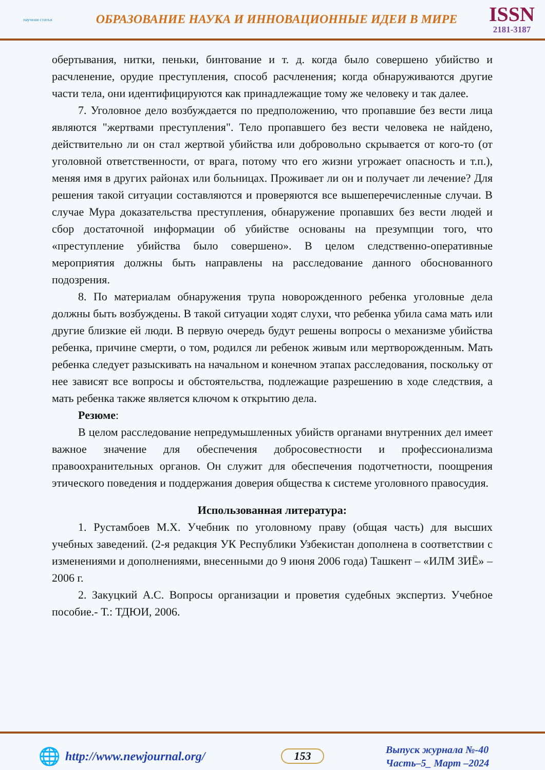научная статья
ОБРАЗОВАНИЕ НАУКА И ИННОВАЦИОННЫЕ ИДЕИ В МИРЕ
ISSN
2181-3187
обертывания, нитки, пеньки, бинтование и т. д. когда было совершено убийство и расчленение, орудие преступления, способ расчленения; когда обнаруживаются другие части тела, они идентифицируются как принадлежащие тому же человеку и так далее.
7. Уголовное дело возбуждается по предположению, что пропавшие без вести лица являются "жертвами преступления". Тело пропавшего без вести человека не найдено, действительно ли он стал жертвой убийства или добровольно скрывается от кого-то (от уголовной ответственности, от врага, потому что его жизни угрожает опасность и т.п.), меняя имя в других районах или больницах. Проживает ли он и получает ли лечение? Для решения такой ситуации составляются и проверяются все вышеперечисленные случаи. В случае Мура доказательства преступления, обнаружение пропавших без вести людей и сбор достаточной информации об убийстве основаны на презумпции того, что «преступление убийства было совершено». В целом следственно-оперативные мероприятия должны быть направлены на расследование данного обоснованного подозрения.
8. По материалам обнаружения трупа новорожденного ребенка уголовные дела должны быть возбуждены. В такой ситуации ходят слухи, что ребенка убила сама мать или другие близкие ей люди. В первую очередь будут решены вопросы о механизме убийства ребенка, причине смерти, о том, родился ли ребенок живым или мертворожденным. Мать ребенка следует разыскивать на начальном и конечном этапах расследования, поскольку от нее зависят все вопросы и обстоятельства, подлежащие разрешению в ходе следствия, а мать ребенка также является ключом к открытию дела.
Резюме:
В целом расследование непредумышленных убийств органами внутренних дел имеет важное значение для обеспечения добросовестности и профессионализма правоохранительных органов. Он служит для обеспечения подотчетности, поощрения этического поведения и поддержания доверия общества к системе уголовного правосудия.
Использованная литература:
1. Рустамбоев М.Х. Учебник по уголовному праву (общая часть) для высших учебных заведений. (2-я редакция УК Республики Узбекистан дополнена в соответствии с изменениями и дополнениями, внесенными до 9 июня 2006 года) Ташкент – «ИЛМ ЗИЁ» – 2006 г.
2. Закуцкий А.С. Вопросы организации и проветия судебных экспертиз. Учебное пособие.- Т.: ТДЮИ, 2006.
🌐 http://www.newjournal.org/ 153
Выпуск журнала №-40
Часть–5_ Март –2024